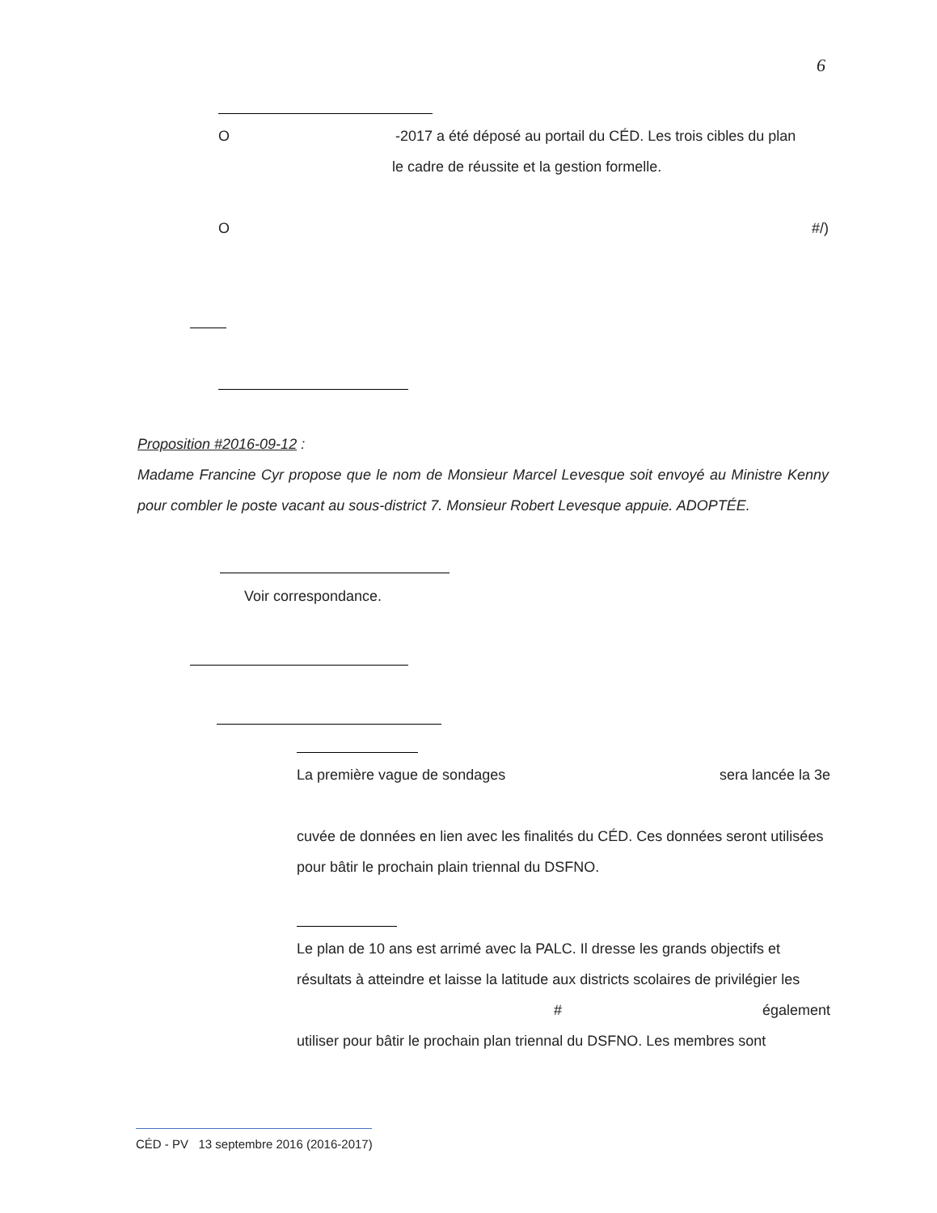6
O -2017 a été déposé au portail du CÉD. Les trois cibles du plan
le cadre de réussite et la gestion formelle.
O #/)
Proposition #2016-09-12 :
Madame Francine Cyr propose que le nom de Monsieur Marcel Levesque soit envoyé au Ministre Kenny pour combler le poste vacant au sous-district 7. Monsieur Robert Levesque appuie. ADOPTÉE.
Voir correspondance.
La première vague de sondages sera lancée la 3e
cuvée de données en lien avec les finalités du CÉD. Ces données seront utilisées pour bâtir le prochain plain triennal du DSFNO.
Le plan de 10 ans est arrimé avec la PALC. Il dresse les grands objectifs et résultats à atteindre et laisse la latitude aux districts scolaires de privilégier les
# également
utiliser pour bâtir le prochain plan triennal du DSFNO. Les membres sont
CÉD - PV 13 septembre 2016 (2016-2017)